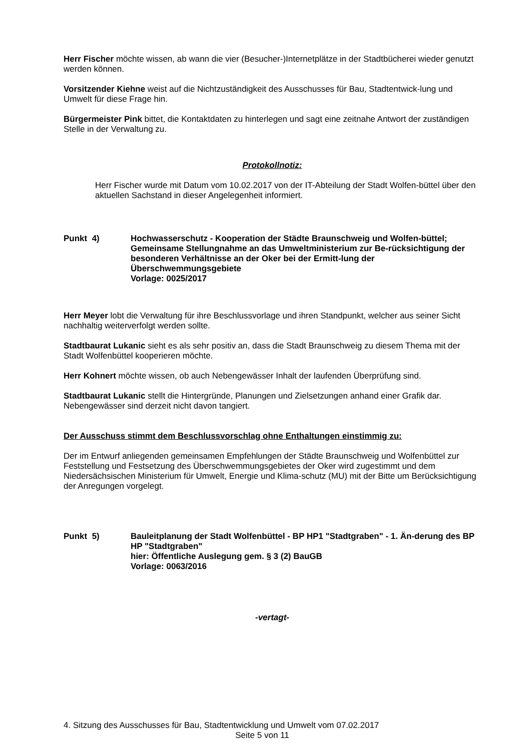Herr Fischer möchte wissen, ab wann die vier (Besucher-)Internetplätze in der Stadtbücherei wieder genutzt werden können.
Vorsitzender Kiehne weist auf die Nichtzuständigkeit des Ausschusses für Bau, Stadtentwick-lung und Umwelt für diese Frage hin.
Bürgermeister Pink bittet, die Kontaktdaten zu hinterlegen und sagt eine zeitnahe Antwort der zuständigen Stelle in der Verwaltung zu.
Protokollnotiz:
Herr Fischer wurde mit Datum vom 10.02.2017 von der IT-Abteilung der Stadt Wolfen-büttel über den aktuellen Sachstand in dieser Angelegenheit informiert.
Punkt 4) Hochwasserschutz - Kooperation der Städte Braunschweig und Wolfen-büttel; Gemeinsame Stellungnahme an das Umweltministerium zur Be-rücksichtigung der besonderen Verhältnisse an der Oker bei der Ermitt-lung der Überschwemmungsgebiete
Vorlage: 0025/2017
Herr Meyer lobt die Verwaltung für ihre Beschlussvorlage und ihren Standpunkt, welcher aus seiner Sicht nachhaltig weiterverfolgt werden sollte.
Stadtbaurat Lukanic sieht es als sehr positiv an, dass die Stadt Braunschweig zu diesem Thema mit der Stadt Wolfenbüttel kooperieren möchte.
Herr Kohnert möchte wissen, ob auch Nebengewässer Inhalt der laufenden Überprüfung sind.
Stadtbaurat Lukanic stellt die Hintergründe, Planungen und Zielsetzungen anhand einer Grafik dar. Nebengewässer sind derzeit nicht davon tangiert.
Der Ausschuss stimmt dem Beschlussvorschlag ohne Enthaltungen einstimmig zu:
Der im Entwurf anliegenden gemeinsamen Empfehlungen der Städte Braunschweig und Wolfenbüttel zur Feststellung und Festsetzung des Überschwemmungsgebietes der Oker wird zugestimmt und dem Niedersächsischen Ministerium für Umwelt, Energie und Klima-schutz (MU) mit der Bitte um Berücksichtigung der Anregungen vorgelegt.
Punkt 5) Bauleitplanung der Stadt Wolfenbüttel - BP HP1 "Stadtgraben" - 1. Än-derung des BP HP "Stadtgraben"
hier: Öffentliche Auslegung gem. § 3 (2) BauGB
Vorlage: 0063/2016
-vertagt-
4. Sitzung des Ausschusses für Bau, Stadtentwicklung und Umwelt vom 07.02.2017
Seite 5 von 11